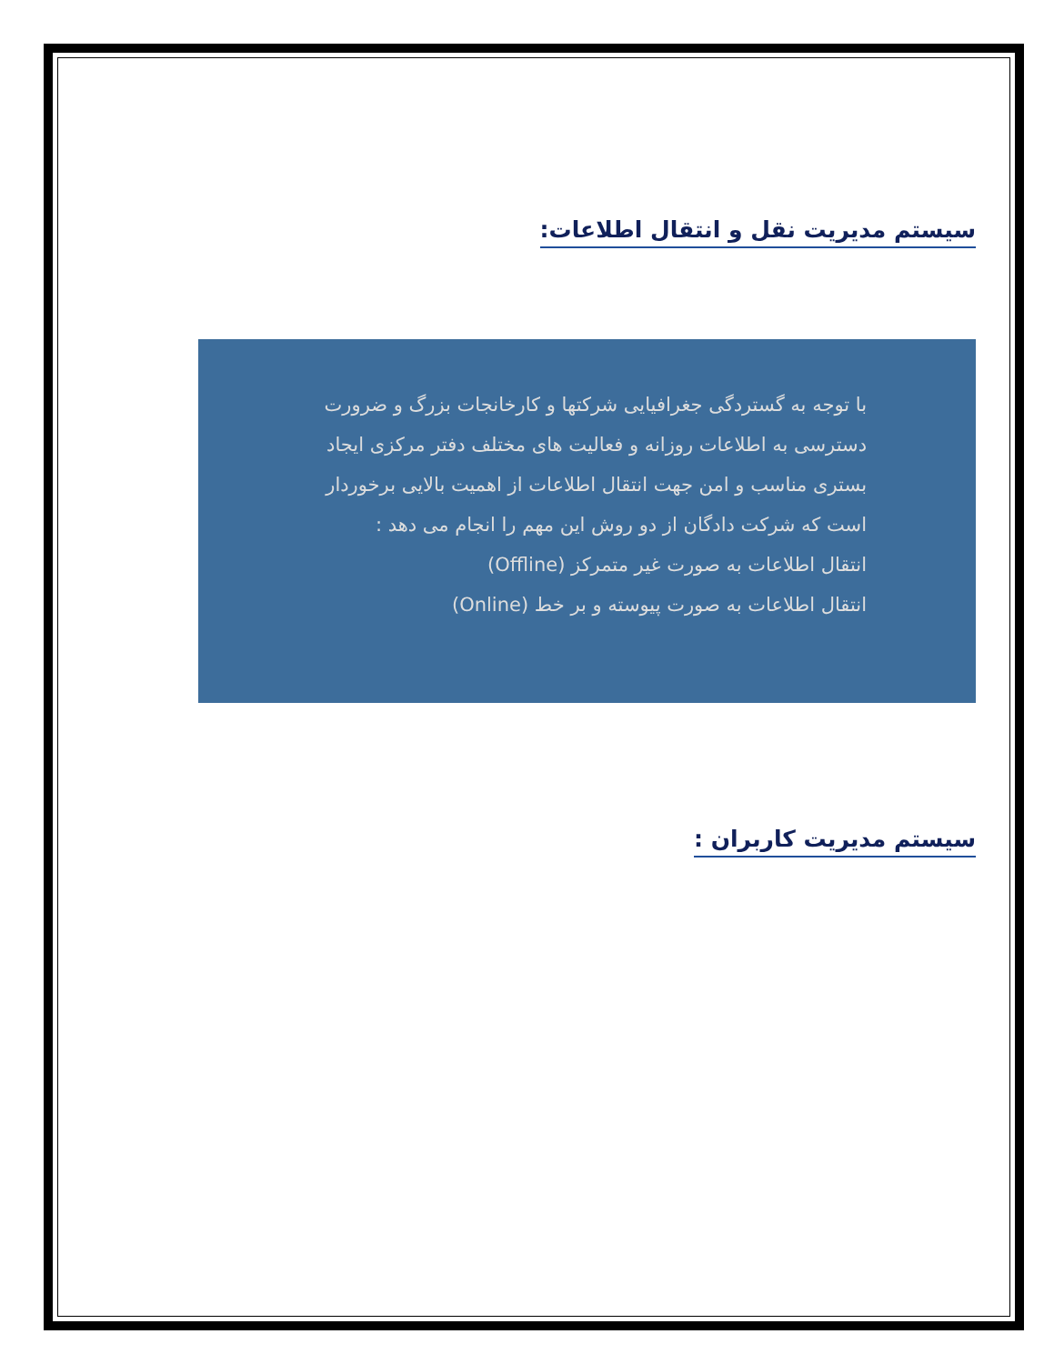سیستم مدیریت نقل و انتقال اطلاعات:
با توجه به گستردگی جغرافیایی شرکتها و کارخانجات بزرگ و ضرورت دسترسی به اطلاعات روزانه و فعالیت های مختلف دفتر مرکزی ایجاد بستری مناسب و امن جهت انتقال اطلاعات از اهمیت بالایی برخوردار است که شرکت دادگان از دو روش این مهم را انجام می دهد :
انتقال اطلاعات به صورت غیر متمرکز (Offline)
انتقال اطلاعات به صورت پیوسته و بر خط (Online)
سیستم مدیریت کاربران :